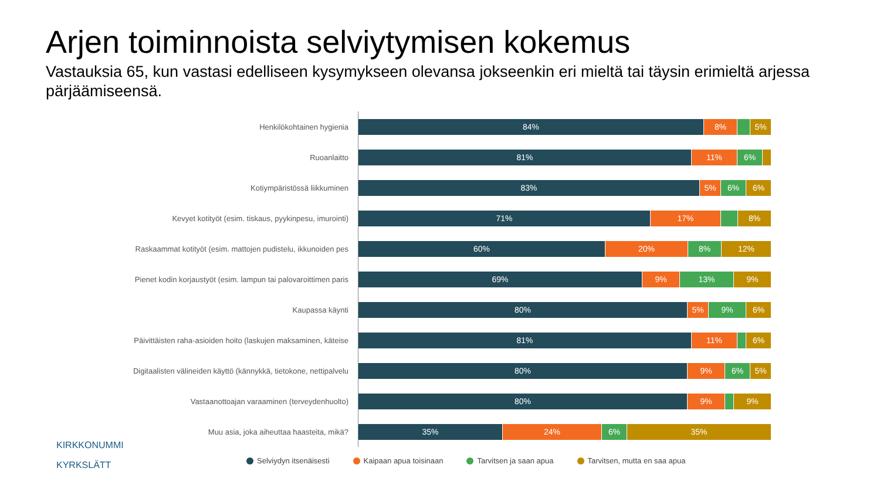Arjen toiminnoista selviytymisen kokemus
Vastauksia 65, kun vastasi edelliseen kysymykseen olevansa jokseenkin eri mieltä tai täysin erimieltä arjessa pärjäämiseensä.
Henkilökohtainen hygienia
84% 8% 5%
Ruoanlaitto
81% 11% 6%
Kotiympäristössä liikkuminen
83% 5% 6% 6%
Kevyet kotityöt (esim. tiskaus, pyykinpesu, imurointi)
71% 17% 8%
Raskaammat kotityöt (esim. mattojen pudistelu, ikkunoiden pes
60% 20% 8% 12%
Pienet kodin korjaustyöt (esim. lampun tai palovaroittimen paris
69% 9% 13% 9%
Kaupassa käynti
80% 5% 9% 6%
Päivittäisten raha-asioiden hoito (laskujen maksaminen, käteise
81% 11% 6%
Digitaalisten välineiden käyttö (kännykkä, tietokone, nettipalvelu
80% 9% 6% 5%
Vastaanottoajan varaaminen (terveydenhuolto)
80% 9% 9%
Muu asia, joka aiheuttaa haasteita, mikä?
35% 24% 6% 35%
Selviydyn itsenäisesti Kaipaan apua toisinaan Tarvitsen ja saan apua Tarvitsen, mutta en saa apua
KIRKKONUMMI
KYRKSLÄTT